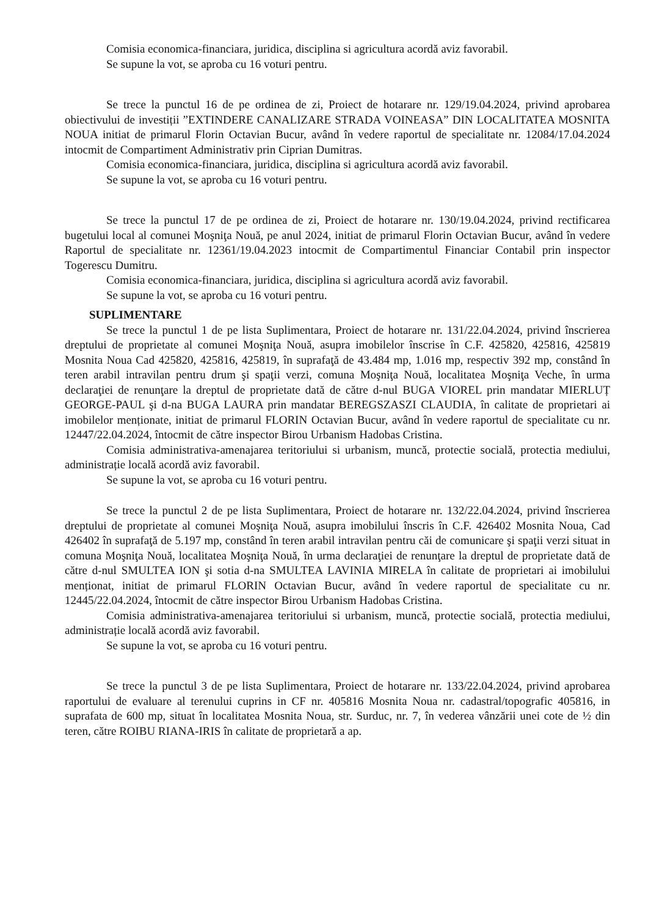Comisia economica-financiara, juridica, disciplina si agricultura acordă aviz favorabil.
Se supune la vot, se aproba cu 16 voturi pentru.
Se trece la punctul 16 de pe ordinea de zi, Proiect de hotarare nr. 129/19.04.2024, privind aprobarea obiectivului de investiții ”EXTINDERE CANALIZARE STRADA VOINEASA” DIN LOCALITATEA MOSNITA NOUA initiat de primarul Florin Octavian Bucur, având în vedere raportul de specialitate nr. 12084/17.04.2024 intocmit de Compartiment Administrativ prin Ciprian Dumitras.
Comisia economica-financiara, juridica, disciplina si agricultura acordă aviz favorabil.
Se supune la vot, se aproba cu 16 voturi pentru.
Se trece la punctul 17 de pe ordinea de zi, Proiect de hotarare nr. 130/19.04.2024, privind rectificarea bugetului local al comunei Moşniţa Nouă, pe anul 2024, initiat de primarul Florin Octavian Bucur, având în vedere Raportul de specialitate nr. 12361/19.04.2023 intocmit de Compartimentul Financiar Contabil prin inspector Togerescu Dumitru.
Comisia economica-financiara, juridica, disciplina si agricultura acordă aviz favorabil.
Se supune la vot, se aproba cu 16 voturi pentru.
SUPLIMENTARE
Se trece la punctul 1 de pe lista Suplimentara, Proiect de hotarare nr. 131/22.04.2024, privind înscrierea dreptului de proprietate al comunei Moşniţa Nouă, asupra imobilelor înscrise în C.F. 425820, 425816, 425819 Mosnita Noua Cad 425820, 425816, 425819, în suprafaţă de 43.484 mp, 1.016 mp, respectiv 392 mp, constând în teren arabil intravilan pentru drum şi spaţii verzi, comuna Moşniţa Nouă, localitatea Moşniţa Veche, în urma declaraţiei de renunţare la dreptul de proprietate dată de către d-nul BUGA VIOREL prin mandatar MIERLUȚ GEORGE-PAUL şi d-na BUGA LAURA prin mandatar BEREGSZASZI CLAUDIA, în calitate de proprietari ai imobilelor menționate, initiat de primarul FLORIN Octavian Bucur, având în vedere raportul de specialitate cu nr. 12447/22.04.2024, întocmit de către inspector Birou Urbanism Hadobas Cristina.
Comisia administrativa-amenajarea teritoriului si urbanism, muncă, protectie socială, protectia mediului, administrație locală acordă aviz favorabil.
Se supune la vot, se aproba cu 16 voturi pentru.
Se trece la punctul 2 de pe lista Suplimentara, Proiect de hotarare nr. 132/22.04.2024, privind înscrierea dreptului de proprietate al comunei Moşniţa Nouă, asupra imobilului înscris în C.F. 426402 Mosnita Noua, Cad 426402 în suprafaţă de 5.197 mp, constând în teren arabil intravilan pentru căi de comunicare şi spaţii verzi situat in comuna Moşniţa Nouă, localitatea Moşniţa Nouă, în urma declaraţiei de renunţare la dreptul de proprietate dată de către d-nul SMULTEA ION şi sotia d-na SMULTEA LAVINIA MIRELA în calitate de proprietari ai imobilului menționat, initiat de primarul FLORIN Octavian Bucur, având în vedere raportul de specialitate cu nr. 12445/22.04.2024, întocmit de către inspector Birou Urbanism Hadobas Cristina.
Comisia administrativa-amenajarea teritoriului si urbanism, muncă, protectie socială, protectia mediului, administrație locală acordă aviz favorabil.
Se supune la vot, se aproba cu 16 voturi pentru.
Se trece la punctul 3 de pe lista Suplimentara, Proiect de hotarare nr. 133/22.04.2024, privind aprobarea raportului de evaluare al terenului cuprins in CF nr. 405816 Mosnita Noua nr. cadastral/topografic 405816, in suprafata de 600 mp, situat în localitatea Mosnita Noua, str. Surduc, nr. 7, în vederea vânzării unei cote de ½ din teren, către ROIBU RIANA-IRIS în calitate de proprietară a ap.